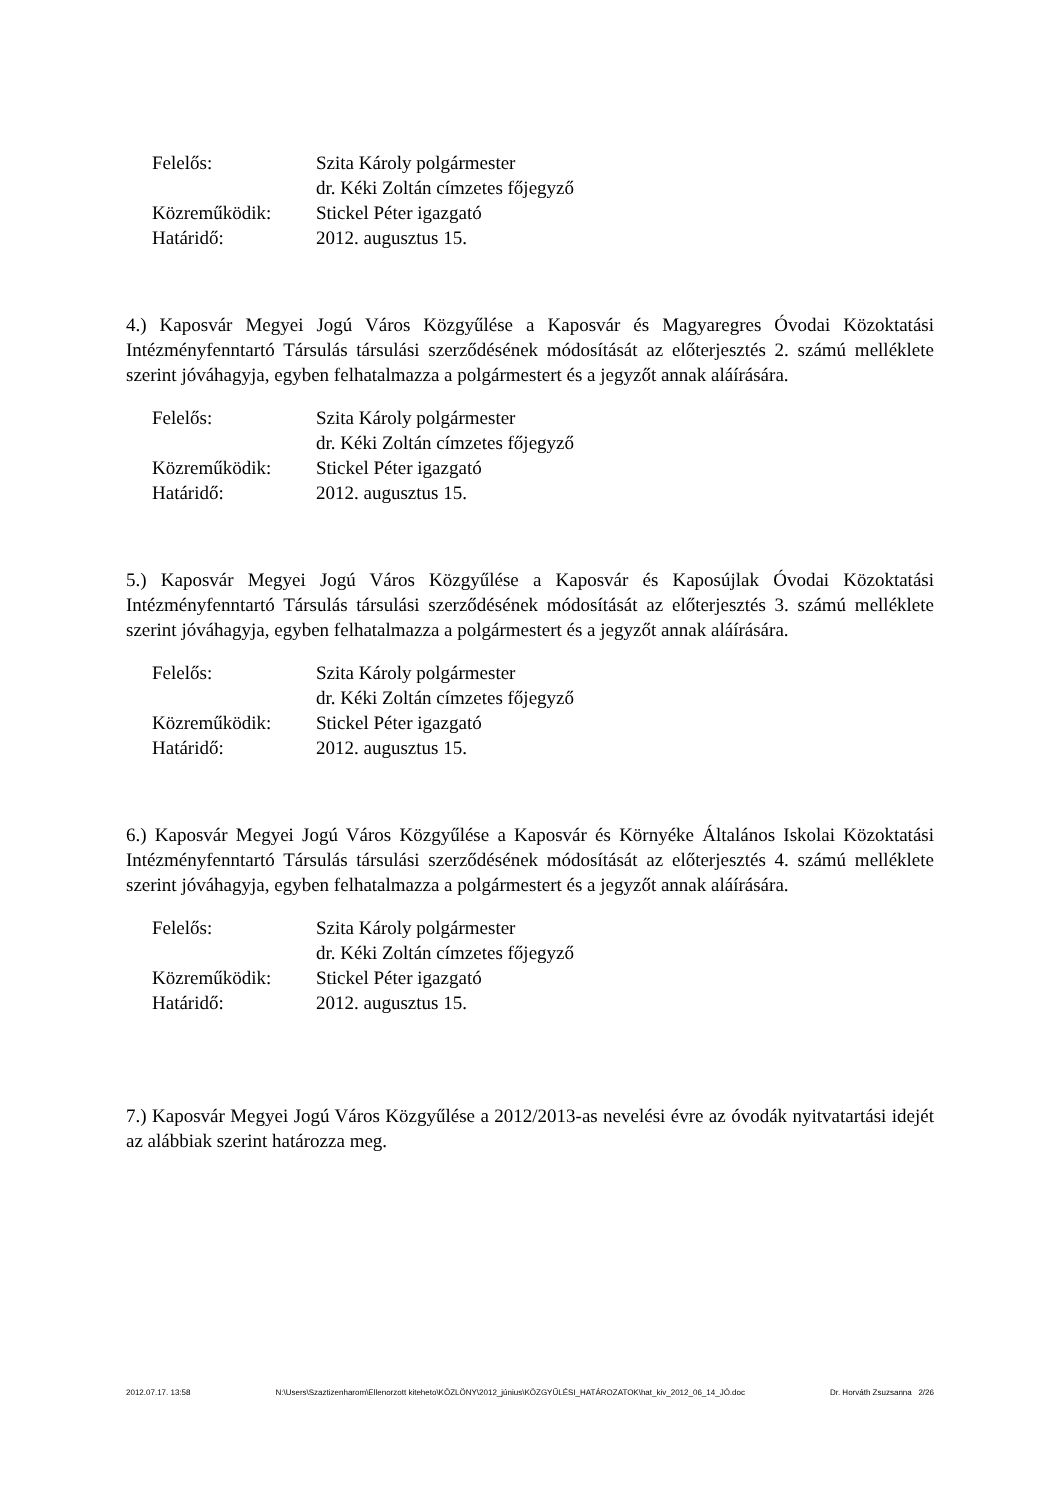| Felelős: | Szita Károly polgármester |
| | dr. Kéki Zoltán címzetes főjegyző |
| Közreműködik: | Stickel Péter igazgató |
| Határidő: | 2012. augusztus 15. |
4.) Kaposvár Megyei Jogú Város Közgyűlése a Kaposvár és Magyaregres Óvodai Közoktatási Intézményfenntartó Társulás társulási szerződésének módosítását az előterjesztés 2. számú melléklete szerint jóváhagyja, egyben felhatalmazza a polgármestert és a jegyzőt annak aláírására.
| Felelős: | Szita Károly polgármester |
| | dr. Kéki Zoltán címzetes főjegyző |
| Közreműködik: | Stickel Péter igazgató |
| Határidő: | 2012. augusztus 15. |
5.) Kaposvár Megyei Jogú Város Közgyűlése a Kaposvár és Kaposújlak Óvodai Közoktatási Intézményfenntartó Társulás társulási szerződésének módosítását az előterjesztés 3. számú melléklete szerint jóváhagyja, egyben felhatalmazza a polgármestert és a jegyzőt annak aláírására.
| Felelős: | Szita Károly polgármester |
| | dr. Kéki Zoltán címzetes főjegyző |
| Közreműködik: | Stickel Péter igazgató |
| Határidő: | 2012. augusztus 15. |
6.) Kaposvár Megyei Jogú Város Közgyűlése a Kaposvár és Környéke Általános Iskolai Közoktatási Intézményfenntartó Társulás társulási szerződésének módosítását az előterjesztés 4. számú melléklete szerint jóváhagyja, egyben felhatalmazza a polgármestert és a jegyzőt annak aláírására.
| Felelős: | Szita Károly polgármester |
| | dr. Kéki Zoltán címzetes főjegyző |
| Közreműködik: | Stickel Péter igazgató |
| Határidő: | 2012. augusztus 15. |
7.) Kaposvár Megyei Jogú Város Közgyűlése a 2012/2013-as nevelési évre az óvodák nyitvatartási idejét az alábbiak szerint határozza meg.
2012.07.17. 13:58 N:\Users\Szaztizenharom\Ellenorzott kiteheto\KÖZLÖNY\2012_június\KÖZGYŰLÉSI_HATÁROZATOK\hat_kiv_2012_06_14_JÓ.doc Dr. Horváth Zsuzsanna 2/26